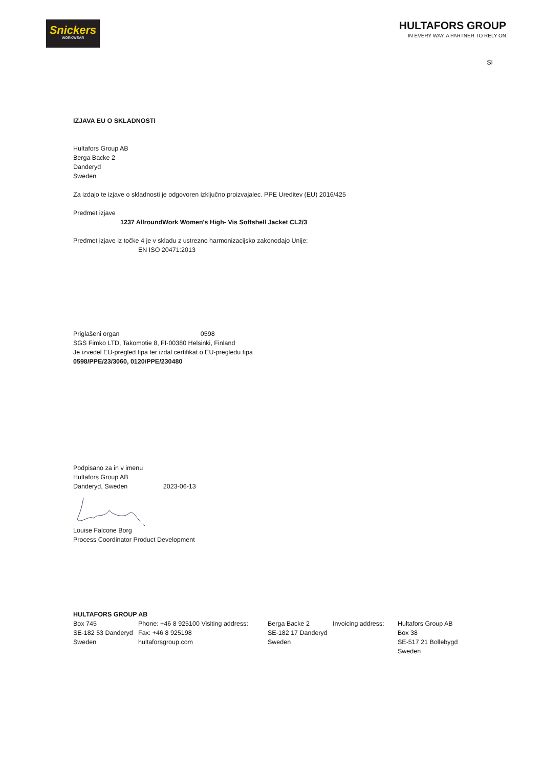Snickers
WORKWEAR
HULTAFORS GROUP
IN EVERY WAY, A PARTNER TO RELY ON
SI
IZJAVA EU O SKLADNOSTI
Hultafors Group AB
Berga Backe 2
Danderyd
Sweden
Za izdajo te izjave o skladnosti je odgovoren izključno proizvajalec. PPE Ureditev (EU) 2016/425
Predmet izjave
1237 AllroundWork Women's High- Vis Softshell Jacket CL2/3
Predmet izjave iz točke 4 je v skladu z ustrezno harmonizacijsko zakonodajo Unije:
EN ISO 20471:2013
Priglašeni organ 0598
SGS Fimko LTD, Takomotie 8, FI-00380 Helsinki, Finland
Je izvedel EU-pregled tipa ter izdal certifikat o EU-pregledu tipa
0598/PPE/23/3060, 0120/PPE/230480
Podpisano za in v imenu
Hultafors Group AB
Danderyd, Sweden 2023-06-13
Louise Falcone Borg
Process Coordinator Product Development
HULTAFORS GROUP AB
Box 745
SE-182 53 Danderyd
Sweden
Phone: +46 8 925100 Visiting address:
Fax: +46 8 925198
hultaforsgroup.com
Berga Backe 2
SE-182 17 Danderyd
Sweden
Invoicing address:
Hultafors Group AB
Box 38
SE-517 21 Bollebygd
Sweden